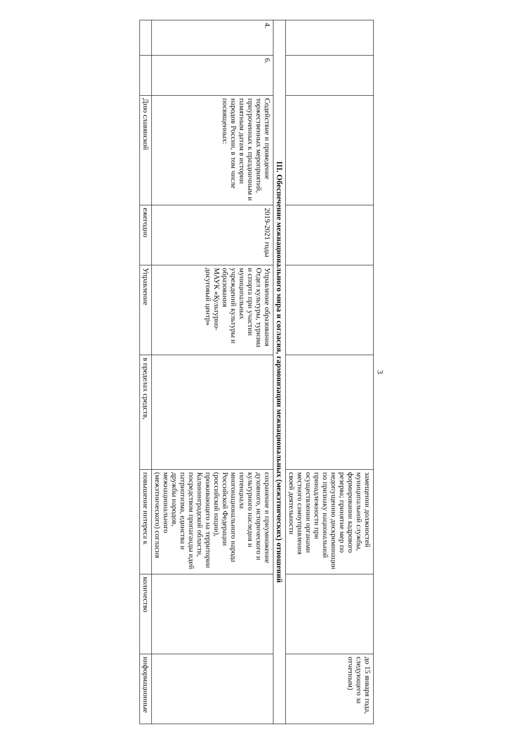3
| | | | | | | замещении должностей муниципальной службы, формировании кадрового резерва; принятие мер по недопущению дискриминации по признаку национальной принадлежности при осуществлении органами местного самоуправления своей деятельности | | до 15 января года, следующего за отчетным) |
| III. Обеспечение межнационального мира и согласия, гармонизации межнациональных (межэтнических) отношений | | | | | | | | |
| 4. | 6. | Содействие и проведение торжественных мероприятий, приуроченных к праздничным и памятным датам в истории народов России, в том числе посвященных: | 2019-2021 годы | Управление образования Отдел культуры, туризма и спорта при участии муниципальных учреждений культуры и образования МАУК «Культурно-досуговый центр» | | сохранение и приумножение духовного, исторического и культурного наследия и потенциала многонационального народа Российской Федерации (российской нации), проживающего на территории Калининградской области, посредством пропаганды идей патриотизма, единства и дружбы народов, межнационального (межэтнического) согласия | | |
| | | Дню славянской | ежегодно | Управление | в пределах средств, | повышение интереса к | количество | информационные |